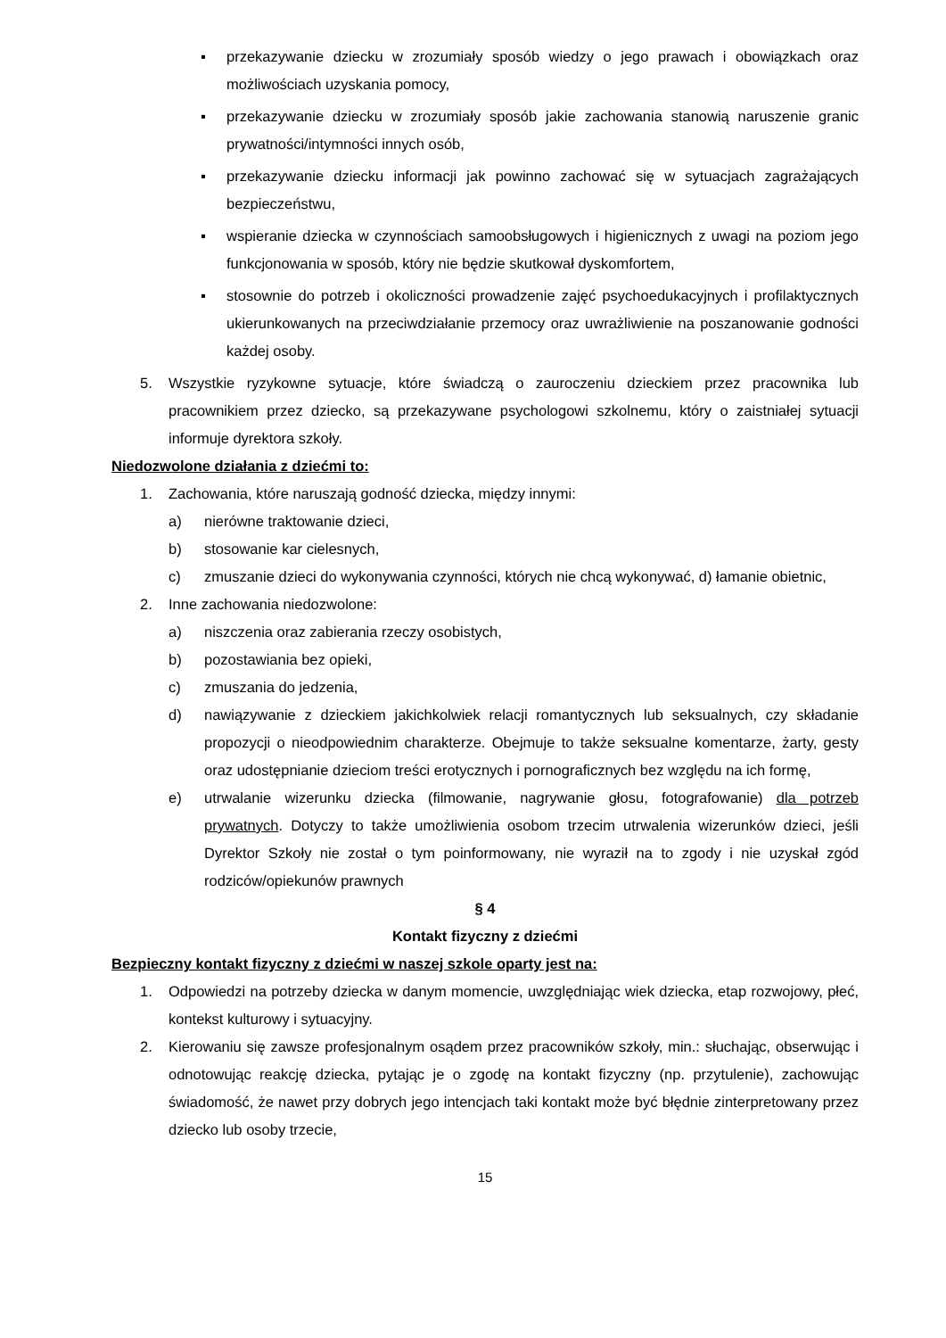▪ przekazywanie dziecku w zrozumiały sposób wiedzy o jego prawach i obowiązkach oraz możliwościach uzyskania pomocy,
▪ przekazywanie dziecku w zrozumiały sposób jakie zachowania stanowią naruszenie granic prywatności/intymności innych osób,
▪ przekazywanie dziecku informacji jak powinno zachować się w sytuacjach zagrażających bezpieczeństwu,
▪ wspieranie dziecka w czynnościach samoobsługowych i higienicznych z uwagi na poziom jego funkcjonowania w sposób, który nie będzie skutkował dyskomfortem,
▪ stosownie do potrzeb i okoliczności prowadzenie zajęć psychoedukacyjnych i profilaktycznych ukierunkowanych na przeciwdziałanie przemocy oraz uwrażliwienie na poszanowanie godności każdej osoby.
5. Wszystkie ryzykowne sytuacje, które świadczą o zauroczeniu dzieckiem przez pracownika lub pracownikiem przez dziecko, są przekazywane psychologowi szkolnemu, który o zaistniałej sytuacji informuje dyrektora szkoły.
Niedozwolone działania z dziećmi to:
1. Zachowania, które naruszają godność dziecka, między innymi:
a) nierówne traktowanie dzieci,
b) stosowanie kar cielesnych,
c) zmuszanie dzieci do wykonywania czynności, których nie chcą wykonywać, d) łamanie obietnic,
2. Inne zachowania niedozwolone:
a) niszczenia oraz zabierania rzeczy osobistych,
b) pozostawiania bez opieki,
c) zmuszania do jedzenia,
d) nawiązywanie z dzieckiem jakichkolwiek relacji romantycznych lub seksualnych, czy składanie propozycji o nieodpowiednim charakterze. Obejmuje to także seksualne komentarze, żarty, gesty oraz udostępnianie dzieciom treści erotycznych i pornograficznych bez względu na ich formę,
e) utrwalanie wizerunku dziecka (filmowanie, nagrywanie głosu, fotografowanie) dla potrzeb prywatnych. Dotyczy to także umożliwienia osobom trzecim utrwalenia wizerunków dzieci, jeśli Dyrektor Szkoły nie został o tym poinformowany, nie wyraził na to zgody i nie uzyskał zgód rodziców/opiekunów prawnych
§ 4
Kontakt fizyczny z dziećmi
Bezpieczny kontakt fizyczny z dziećmi w naszej szkole oparty jest na:
1. Odpowiedzi na potrzeby dziecka w danym momencie, uwzględniając wiek dziecka, etap rozwojowy, płeć, kontekst kulturowy i sytuacyjny.
2. Kierowaniu się zawsze profesjonalnym osądem przez pracowników szkoły, min.: słuchając, obserwując i odnotowując reakcję dziecka, pytając je o zgodę na kontakt fizyczny (np. przytulenie), zachowując świadomość, że nawet przy dobrych jego intencjach taki kontakt może być błędnie zinterpretowany przez dziecko lub osoby trzecie,
15